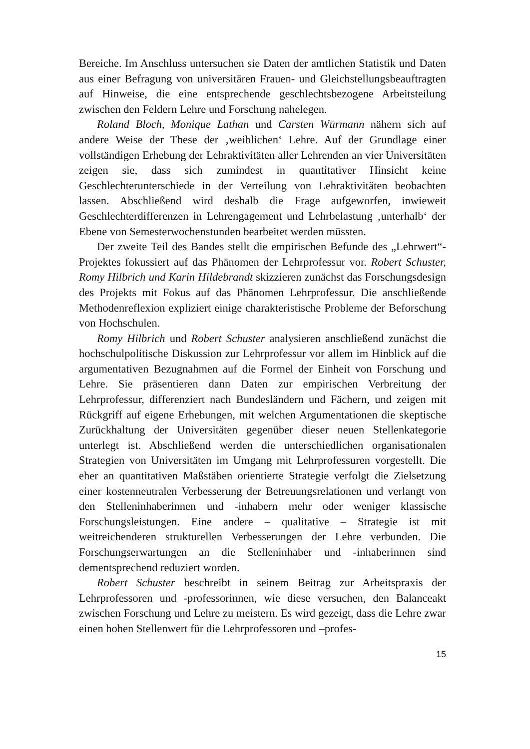Bereiche. Im Anschluss untersuchen sie Daten der amtlichen Statistik und Daten aus einer Befragung von universitären Frauen- und Gleichstel­lungsbeauftragten auf Hinweise, die eine entsprechende geschlechtsbezo­gene Arbeitsteilung zwischen den Feldern Lehre und Forschung nahele­gen.
Roland Bloch, Monique Lathan und Carsten Würmann nähern sich auf andere Weise der These der ‚weiblichen‘ Lehre. Auf der Grundlage einer vollständigen Erhebung der Lehraktivitäten aller Lehrenden an vier Universitäten zeigen sie, dass sich zumindest in quantitativer Hinsicht keine Geschlechterunterschiede in der Verteilung von Lehraktivitäten beobachten lassen. Abschließend wird deshalb die Frage aufgeworfen, inwieweit Geschlechterdifferenzen in Lehrengagement und Lehrbelas­tung ‚unterhalb‘ der Ebene von Semesterwochenstunden bearbeitet wer­den müssten.
Der zweite Teil des Bandes stellt die empirischen Befunde des „Lehr­wert“-Projektes fokussiert auf das Phänomen der Lehrprofessur vor. Ro­bert Schuster, Romy Hilbrich und Karin Hildebrandt skizzieren zunächst das Forschungsdesign des Projekts mit Fokus auf das Phänomen Lehr­professur. Die anschließende Methodenreflexion expliziert einige charak­teristische Probleme der Beforschung von Hochschulen.
Romy Hilbrich und Robert Schuster analysieren anschließend zu­nächst die hochschulpolitische Diskussion zur Lehrprofessur vor allem im Hinblick auf die argumentativen Bezugnahmen auf die Formel der Einheit von Forschung und Lehre. Sie präsentieren dann Daten zur empi­rischen Verbreitung der Lehrprofessur, differenziert nach Bundesländern und Fächern, und zeigen mit Rückgriff auf eigene Erhebungen, mit wel­chen Argumentationen die skeptische Zurückhaltung der Universitäten gegenüber dieser neuen Stellenkategorie unterlegt ist. Abschließend wer­den die unterschiedlichen organisationalen Strategien von Universitäten im Umgang mit Lehrprofessuren vorgestellt. Die eher an quantitativen Maßstäben orientierte Strategie verfolgt die Zielsetzung einer kostenneu­tralen Verbesserung der Betreuungsrelationen und verlangt von den Stel­leninhaberinnen und -inhabern mehr oder weniger klassische For­schungsleistungen. Eine andere – qualitative – Strategie ist mit weitrei­chenderen strukturellen Verbesserungen der Lehre verbunden. Die For­schungserwartungen an die Stelleninhaber und -inhaberinnen sind dem­entsprechend reduziert worden.
Robert Schuster beschreibt in seinem Beitrag zur Arbeitspraxis der Lehrprofessoren und -professorinnen, wie diese versuchen, den Balance­akt zwischen Forschung und Lehre zu meistern. Es wird gezeigt, dass die Lehre zwar einen hohen Stellenwert für die Lehrprofessoren und –profes-
15